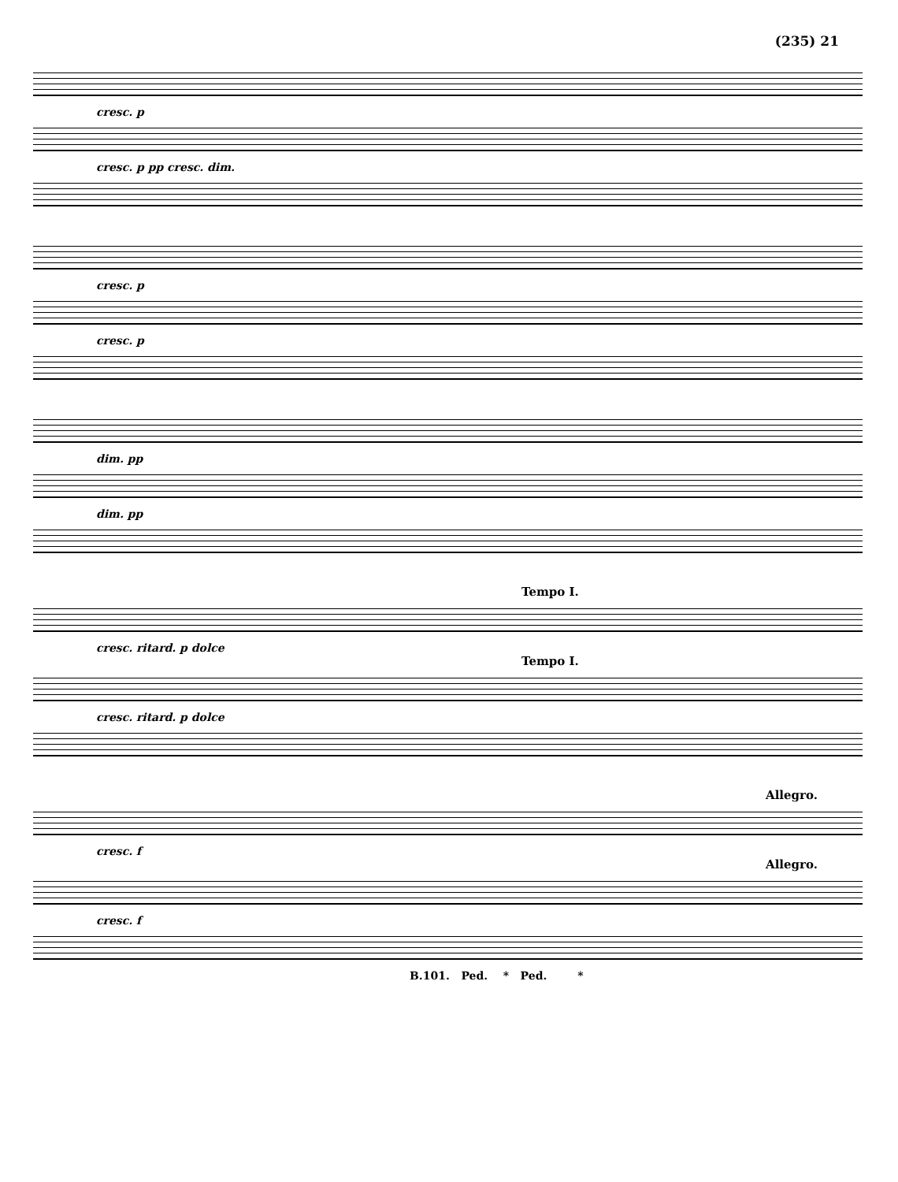(235) 21
cresc. p
cresc. p pp cresc. dim.
cresc. p
cresc. p
dim. pp
dim. pp
Tempo I.
cresc. ritard. p dolce
Tempo I.
cresc. ritard. p dolce
Allegro.
cresc. f
Allegro.
cresc. f
B.101. Ped. * Ped. *